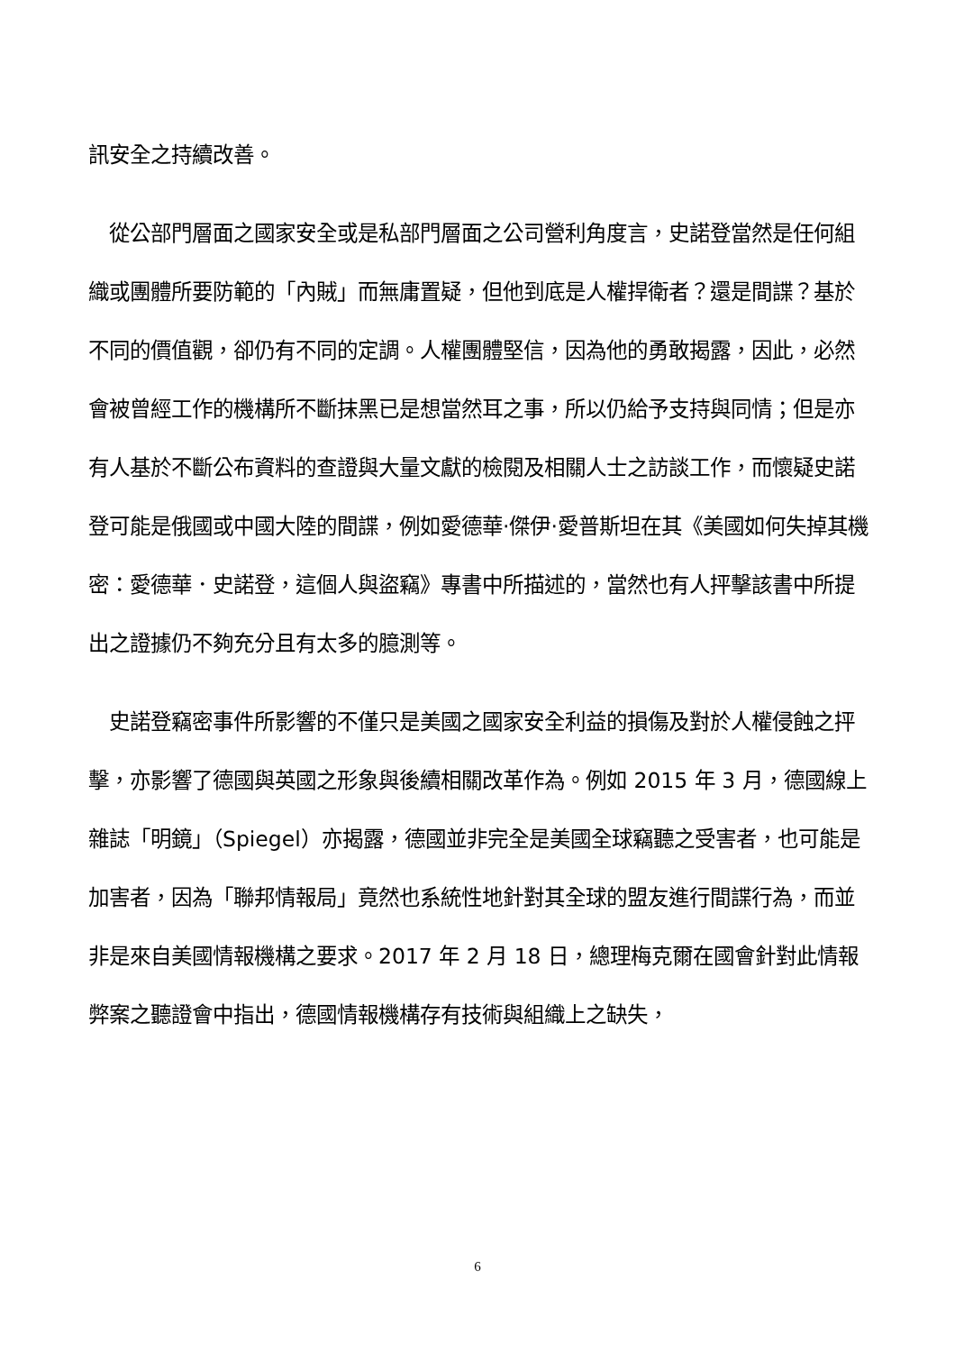訊安全之持續改善。
　從公部門層面之國家安全或是私部門層面之公司營利角度言，史諾登當然是任何組織或團體所要防範的「內賊」而無庸置疑，但他到底是人權捍衛者？還是間諜？基於不同的價值觀，卻仍有不同的定調。人權團體堅信，因為他的勇敢揭露，因此，必然會被曾經工作的機構所不斷抹黑已是想當然耳之事，所以仍給予支持與同情；但是亦有人基於不斷公布資料的查證與大量文獻的檢閱及相關人士之訪談工作，而懷疑史諾登可能是俄國或中國大陸的間諜，例如愛德華·傑伊·愛普斯坦在其《美國如何失掉其機密：愛德華．史諾登，這個人與盜竊》專書中所描述的，當然也有人抨擊該書中所提出之證據仍不夠充分且有太多的臆測等。
　史諾登竊密事件所影響的不僅只是美國之國家安全利益的損傷及對於人權侵蝕之抨擊，亦影響了德國與英國之形象與後續相關改革作為。例如 2015 年 3 月，德國線上雜誌「明鏡」（Spiegel）亦揭露，德國並非完全是美國全球竊聽之受害者，也可能是加害者，因為「聯邦情報局」竟然也系統性地針對其全球的盟友進行間諜行為，而並非是來自美國情報機構之要求。2017 年 2 月 18 日，總理梅克爾在國會針對此情報弊案之聽證會中指出，德國情報機構存有技術與組織上之缺失，
6